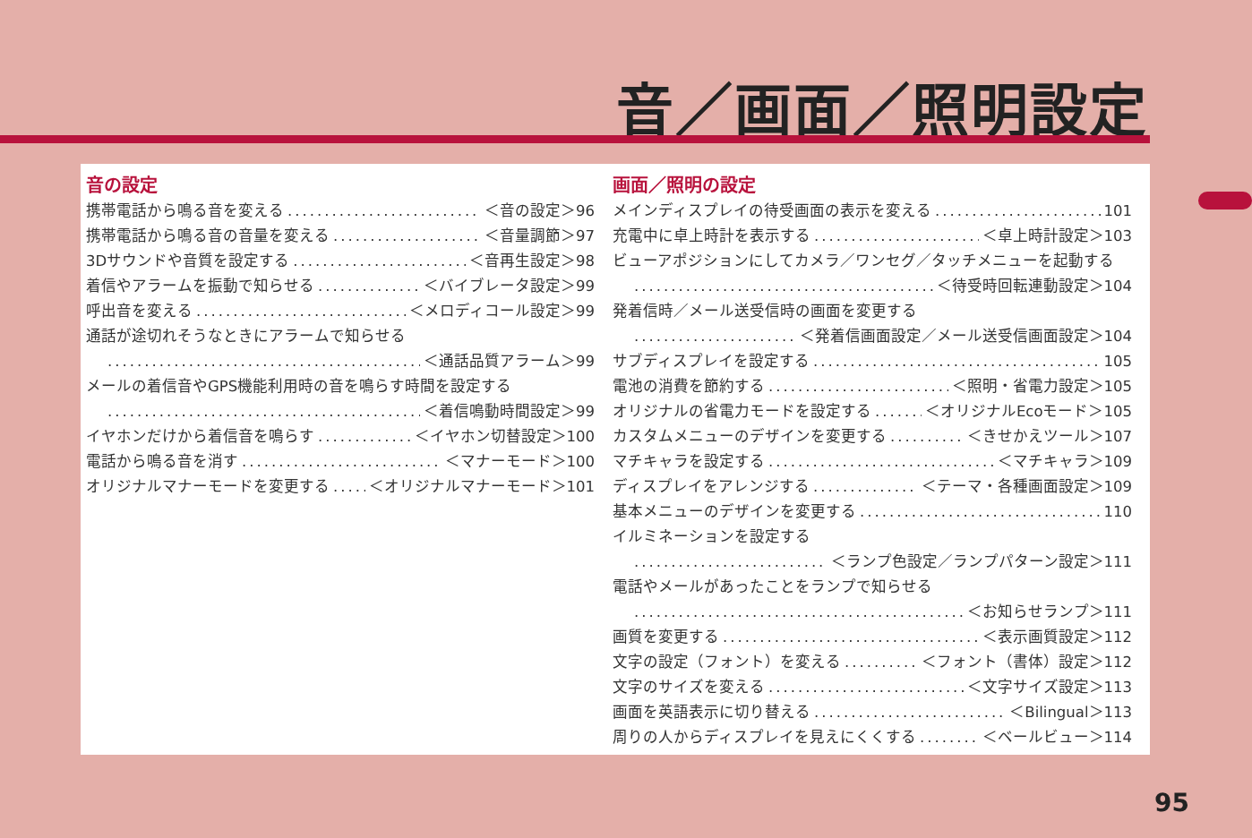音／画面／照明設定
音の設定
携帯電話から鳴る音を変える ＜音の設定＞96
携帯電話から鳴る音の音量を変える ＜音量調節＞97
3Dサウンドや音質を設定する ＜音再生設定＞98
着信やアラームを振動で知らせる ＜バイブレータ設定＞99
呼出音を変える ＜メロディコール設定＞99
通話が途切れそうなときにアラームで知らせる
＜通話品質アラーム＞99
メールの着信音やGPS機能利用時の音を鳴らす時間を設定する
＜着信鳴動時間設定＞99
イヤホンだけから着信音を鳴らす ＜イヤホン切替設定＞100
電話から鳴る音を消す ＜マナーモード＞100
オリジナルマナーモードを変更する ＜オリジナルマナーモード＞101
画面／照明の設定
メインディスプレイの待受画面の表示を変える 101
充電中に卓上時計を表示する ＜卓上時計設定＞103
ビューアポジションにしてカメラ／ワンセグ／タッチメニューを起動する
＜待受時回転連動設定＞104
発着信時／メール送受信時の画面を変更する
＜発着信画面設定／メール送受信画面設定＞104
サブディスプレイを設定する 105
電池の消費を節約する ＜照明・省電力設定＞105
オリジナルの省電力モードを設定する ＜オリジナルEcoモード＞105
カスタムメニューのデザインを変更する ＜きせかえツール＞107
マチキャラを設定する ＜マチキャラ＞109
ディスプレイをアレンジする ＜テーマ・各種画面設定＞109
基本メニューのデザインを変更する 110
イルミネーションを設定する
＜ランプ色設定／ランプパターン設定＞111
電話やメールがあったことをランプで知らせる
＜お知らせランプ＞111
画質を変更する ＜表示画質設定＞112
文字の設定（フォント）を変える ＜フォント（書体）設定＞112
文字のサイズを変える ＜文字サイズ設定＞113
画面を英語表示に切り替える ＜Bilingual＞113
周りの人からディスプレイを見えにくくする ＜ベールビュー＞114
95